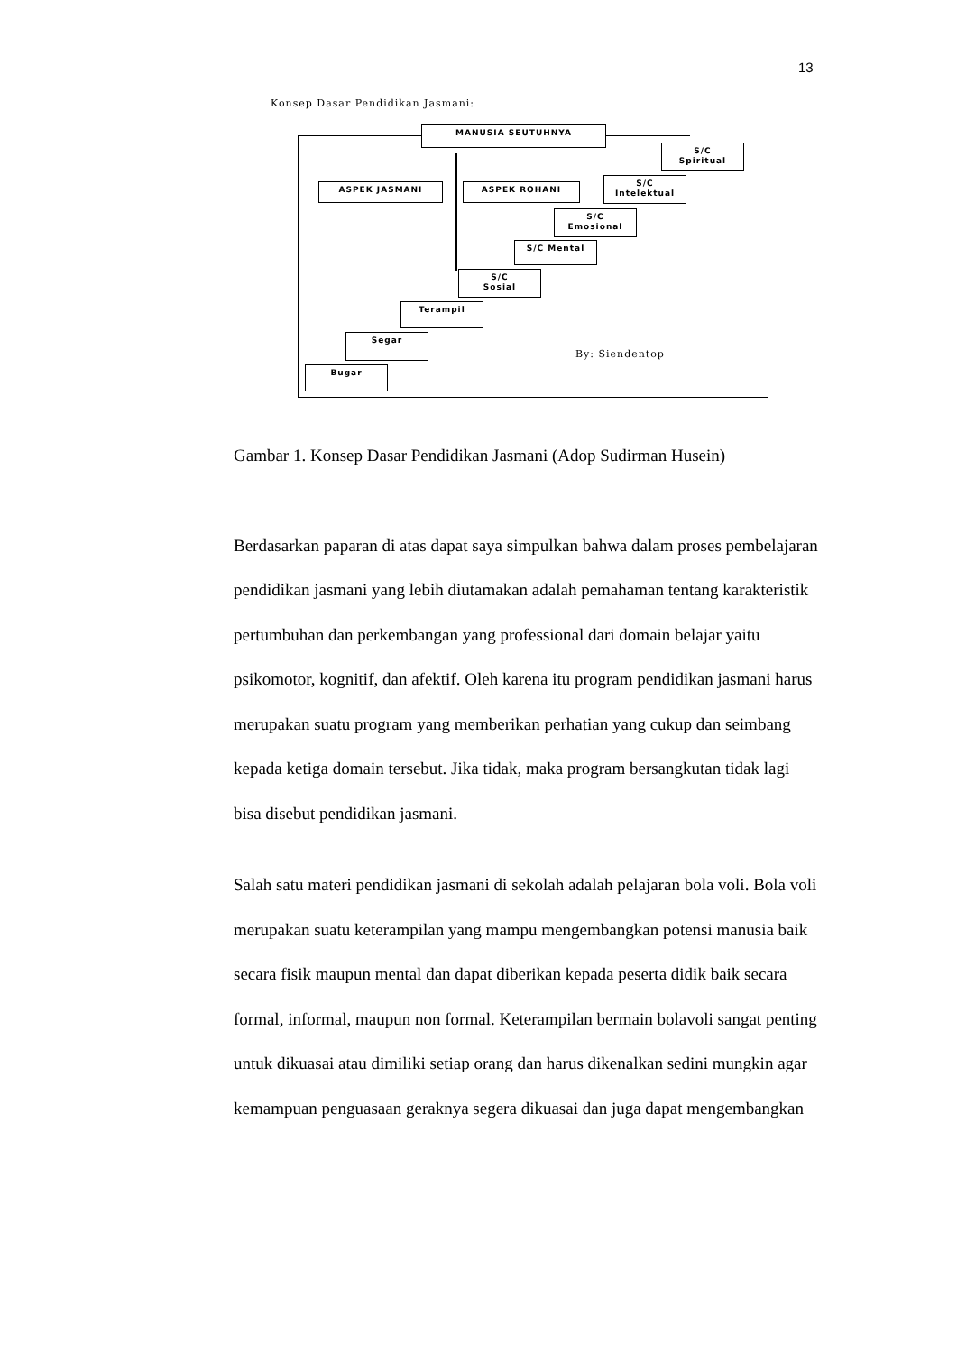13
Konsep Dasar Pendidikan Jasmani:
MANUSIA SEUTUHNYA
S/C
Spiritual
ASPEK JASMANI ASPEK ROHANI
S/C
Intelektual
S/C
Emosional
S/C Mental
S/C
Sosial
Terampil
Segar
Bugar
By: Siendentop
Gambar 1. Konsep Dasar Pendidikan Jasmani (Adop Sudirman Husein)
Berdasarkan paparan di atas dapat saya simpulkan bahwa dalam proses pembelajaran pendidikan jasmani yang lebih diutamakan adalah pemahaman tentang karakteristik pertumbuhan dan perkembangan yang professional dari domain belajar yaitu psikomotor, kognitif, dan afektif. Oleh karena itu program pendidikan jasmani harus merupakan suatu program yang memberikan perhatian yang cukup dan seimbang kepada ketiga domain tersebut. Jika tidak, maka program bersangkutan tidak lagi bisa disebut pendidikan jasmani.
Salah satu materi pendidikan jasmani di sekolah adalah pelajaran bola voli. Bola voli merupakan suatu keterampilan yang mampu mengembangkan potensi manusia baik secara fisik maupun mental dan dapat diberikan kepada peserta didik baik secara formal, informal, maupun non formal. Keterampilan bermain bolavoli sangat penting untuk dikuasai atau dimiliki setiap orang dan harus dikenalkan sedini mungkin agar kemampuan penguasaan geraknya segera dikuasai dan juga dapat mengembangkan